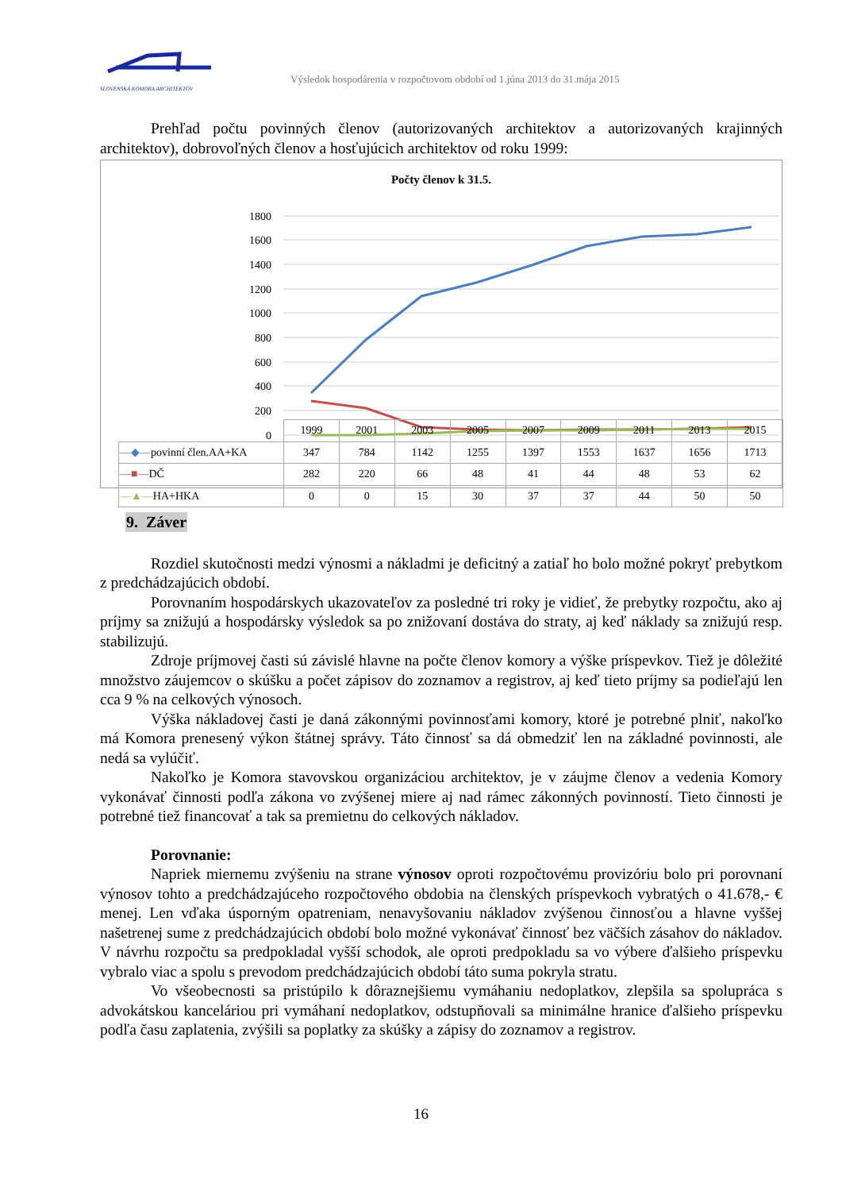SLOVENSKÁ KOMORA ARCHITEKTOV
Výsledok hospodárenia v rozpočtovom období od 1.júna 2013 do 31.mája 2015
Prehľad počtu povinných členov (autorizovaných architektov a autorizovaných krajinných architektov), dobrovoľných členov a hosťujúcich architektov od roku 1999:
Počty členov k 31.5.
1800
1600
1400
1200
1000
800
600
400
200
0
| | 1999 | 2001 | 2003 | 2005 | 2007 | 2009 | 2011 | 2013 | 2015 |
| —◆— povinní člen.AA+KA | 347 | 784 | 1142 | 1255 | 1397 | 1553 | 1637 | 1656 | 1713 |
| —■— DČ | 282 | 220 | 66 | 48 | 41 | 44 | 48 | 53 | 62 |
| —▲— HA+HKA | 0 | 0 | 15 | 30 | 37 | 37 | 44 | 50 | 50 |
9. Záver
Rozdiel skutočnosti medzi výnosmi a nákladmi je deficitný a zatiaľ ho bolo možné pokryť prebytkom z predchádzajúcich období.
Porovnaním hospodárskych ukazovateľov za posledné tri roky je vidieť, že prebytky rozpočtu, ako aj príjmy sa znižujú a hospodársky výsledok sa po znižovaní dostáva do straty, aj keď náklady sa znižujú resp. stabilizujú.
Zdroje príjmovej časti sú závislé hlavne na počte členov komory a výške príspevkov. Tiež je dôležité množstvo záujemcov o skúšku a počet zápisov do zoznamov a registrov, aj keď tieto príjmy sa podieľajú len cca 9 % na celkových výnosoch.
Výška nákladovej časti je daná zákonnými povinnosťami komory, ktoré je potrebné plniť, nakoľko má Komora prenesený výkon štátnej správy. Táto činnosť sa dá obmedziť len na základné povinnosti, ale nedá sa vylúčiť.
Nakoľko je Komora stavovskou organizáciou architektov, je v záujme členov a vedenia Komory vykonávať činnosti podľa zákona vo zvýšenej miere aj nad rámec zákonných povinností. Tieto činnosti je potrebné tiež financovať a tak sa premietnu do celkových nákladov.
Porovnanie:
Napriek miernemu zvýšeniu na strane výnosov oproti rozpočtovému provizóriu bolo pri porovnaní výnosov tohto a predchádzajúceho rozpočtového obdobia na členských príspevkoch vybratých o 41.678,- € menej. Len vďaka úsporným opatreniam, nenavyšovaniu nákladov zvýšenou činnosťou a hlavne vyššej našetrenej sume z predchádzajúcich období bolo možné vykonávať činnosť bez väčších zásahov do nákladov. V návrhu rozpočtu sa predpokladal vyšší schodok, ale oproti predpokladu sa vo výbere ďalšieho príspevku vybralo viac a spolu s prevodom predchádzajúcich období táto suma pokryla stratu.
Vo všeobecnosti sa pristúpilo k dôraznejšiemu vymáhaniu nedoplatkov, zlepšila sa spolupráca s advokátskou kanceláriou pri vymáhaní nedoplatkov, odstupňovali sa minimálne hranice ďalšieho príspevku podľa času zaplatenia, zvýšili sa poplatky za skúšky a zápisy do zoznamov a registrov.
16